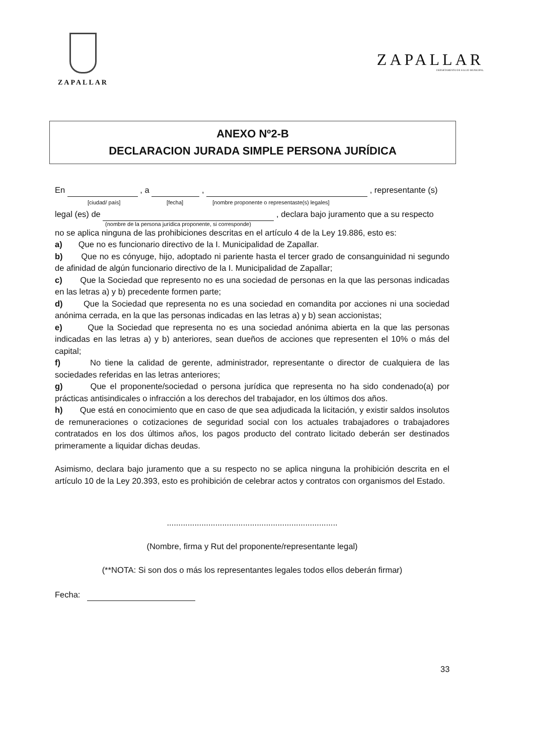ZAPALLAR
ZAPALLAR
DEPARTAMENTO DE SALUD MUNICIPAL
ANEXO Nº2-B
DECLARACION JURADA SIMPLE PERSONA JURÍDICA
En , a , , representante (s)
[ciudad/ país] [fecha] [nombre proponente o representaste(s) legales]
legal (es) de , declara bajo juramento que a su respecto
(nombre de la persona jurídica proponente, si corresponde)
no se aplica ninguna de las prohibiciones descritas en el artículo 4 de la Ley 19.886, esto es:
a) Que no es funcionario directivo de la I. Municipalidad de Zapallar.
b) Que no es cónyuge, hijo, adoptado ni pariente hasta el tercer grado de consanguinidad ni segundo de afinidad de algún funcionario directivo de la I. Municipalidad de Zapallar;
c) Que la Sociedad que represento no es una sociedad de personas en la que las personas indicadas en las letras a) y b) precedente formen parte;
d) Que la Sociedad que representa no es una sociedad en comandita por acciones ni una sociedad anónima cerrada, en la que las personas indicadas en las letras a) y b) sean accionistas;
e) Que la Sociedad que representa no es una sociedad anónima abierta en la que las personas indicadas en las letras a) y b) anteriores, sean dueños de acciones que representen el 10% o más del capital;
f) No tiene la calidad de gerente, administrador, representante o director de cualquiera de las sociedades referidas en las letras anteriores;
g) Que el proponente/sociedad o persona jurídica que representa no ha sido condenado(a) por prácticas antisindicales o infracción a los derechos del trabajador, en los últimos dos años.
h) Que está en conocimiento que en caso de que sea adjudicada la licitación, y existir saldos insolutos de remuneraciones o cotizaciones de seguridad social con los actuales trabajadores o trabajadores contratados en los dos últimos años, los pagos producto del contrato licitado deberán ser destinados primeramente a liquidar dichas deudas.
Asimismo, declara bajo juramento que a su respecto no se aplica ninguna la prohibición descrita en el artículo 10 de la Ley 20.393, esto es prohibición de celebrar actos y contratos con organismos del Estado.
..........................................................................
(Nombre, firma y Rut del proponente/representante legal)
(**NOTA: Si son dos o más los representantes legales todos ellos deberán firmar)
Fecha:
33